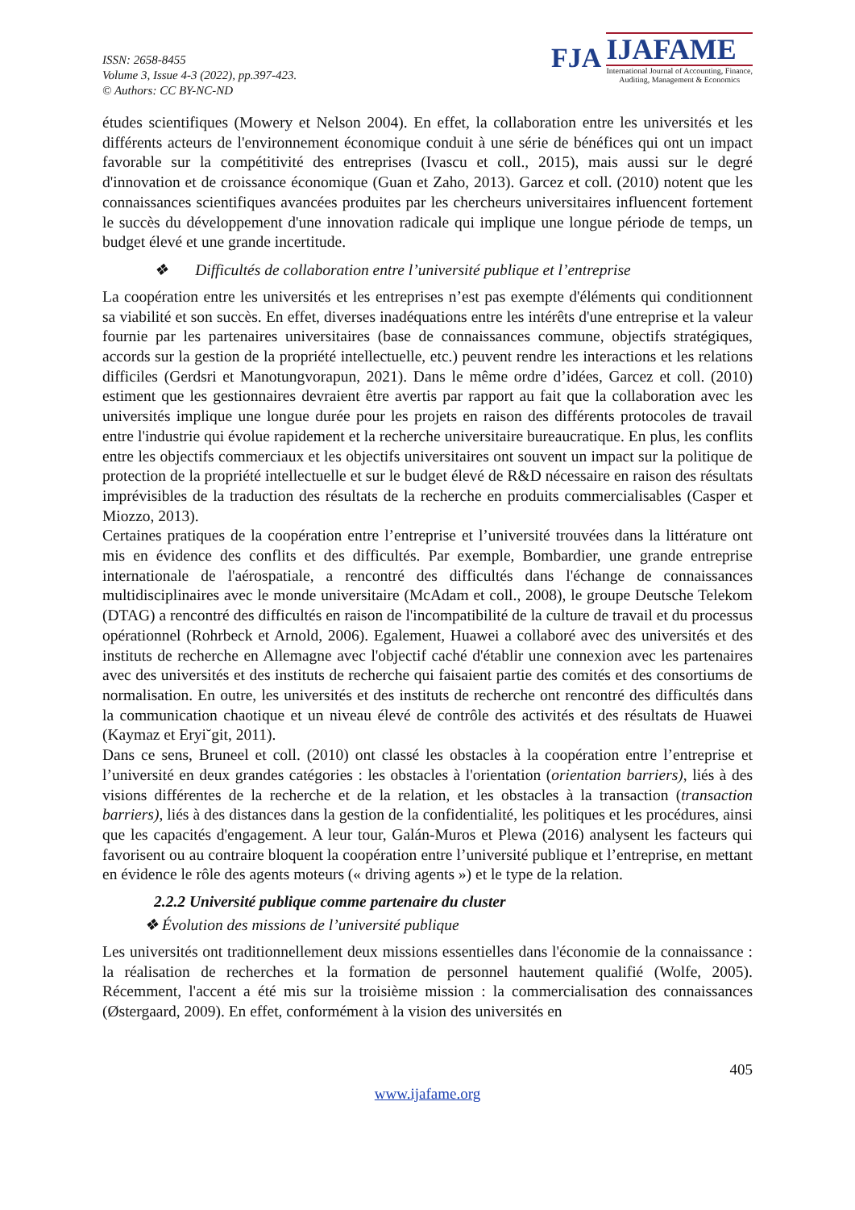ISSN: 2658-8455
Volume 3, Issue 4-3 (2022), pp.397-423.
© Authors: CC BY-NC-ND
FJA
IJAFAME
International Journal of Accounting, Finance,
Auditing, Management & Economics
études scientifiques (Mowery et Nelson 2004). En effet, la collaboration entre les universités et les différents acteurs de l'environnement économique conduit à une série de bénéfices qui ont un impact favorable sur la compétitivité des entreprises (Ivascu et coll., 2015), mais aussi sur le degré d'innovation et de croissance économique (Guan et Zaho, 2013). Garcez et coll. (2010) notent que les connaissances scientifiques avancées produites par les chercheurs universitaires influencent fortement le succès du développement d'une innovation radicale qui implique une longue période de temps, un budget élevé et une grande incertitude.
❖ Difficultés de collaboration entre l’université publique et l’entreprise
La coopération entre les universités et les entreprises n’est pas exempte d'éléments qui conditionnent sa viabilité et son succès. En effet, diverses inadéquations entre les intérêts d'une entreprise et la valeur fournie par les partenaires universitaires (base de connaissances commune, objectifs stratégiques, accords sur la gestion de la propriété intellectuelle, etc.) peuvent rendre les interactions et les relations difficiles (Gerdsri et Manotungvorapun, 2021). Dans le même ordre d’idées, Garcez et coll. (2010) estiment que les gestionnaires devraient être avertis par rapport au fait que la collaboration avec les universités implique une longue durée pour les projets en raison des différents protocoles de travail entre l'industrie qui évolue rapidement et la recherche universitaire bureaucratique. En plus, les conflits entre les objectifs commerciaux et les objectifs universitaires ont souvent un impact sur la politique de protection de la propriété intellectuelle et sur le budget élevé de R&D nécessaire en raison des résultats imprévisibles de la traduction des résultats de la recherche en produits commercialisables (Casper et Miozzo, 2013).
Certaines pratiques de la coopération entre l’entreprise et l’université trouvées dans la littérature ont mis en évidence des conflits et des difficultés. Par exemple, Bombardier, une grande entreprise internationale de l'aérospatiale, a rencontré des difficultés dans l'échange de connaissances multidisciplinaires avec le monde universitaire (McAdam et coll., 2008), le groupe Deutsche Telekom (DTAG) a rencontré des difficultés en raison de l'incompatibilité de la culture de travail et du processus opérationnel (Rohrbeck et Arnold, 2006). Egalement, Huawei a collaboré avec des universités et des instituts de recherche en Allemagne avec l'objectif caché d'établir une connexion avec les partenaires avec des universités et des instituts de recherche qui faisaient partie des comités et des consortiums de normalisation. En outre, les universités et des instituts de recherche ont rencontré des difficultés dans la communication chaotique et un niveau élevé de contrôle des activités et des résultats de Huawei (Kaymaz et Eryi˘git, 2011).
Dans ce sens, Bruneel et coll. (2010) ont classé les obstacles à la coopération entre l’entreprise et l’université en deux grandes catégories : les obstacles à l'orientation (orientation barriers), liés à des visions différentes de la recherche et de la relation, et les obstacles à la transaction (transaction barriers), liés à des distances dans la gestion de la confidentialité, les politiques et les procédures, ainsi que les capacités d'engagement. A leur tour, Galán-Muros et Plewa (2016) analysent les facteurs qui favorisent ou au contraire bloquent la coopération entre l’université publique et l’entreprise, en mettant en évidence le rôle des agents moteurs (« driving agents ») et le type de la relation.
2.2.2 Université publique comme partenaire du cluster
❖ Évolution des missions de l’université publique
Les universités ont traditionnellement deux missions essentielles dans l'économie de la connaissance : la réalisation de recherches et la formation de personnel hautement qualifié (Wolfe, 2005). Récemment, l'accent a été mis sur la troisième mission : la commercialisation des connaissances (Østergaard, 2009). En effet, conformément à la vision des universités en
405
www.ijafame.org